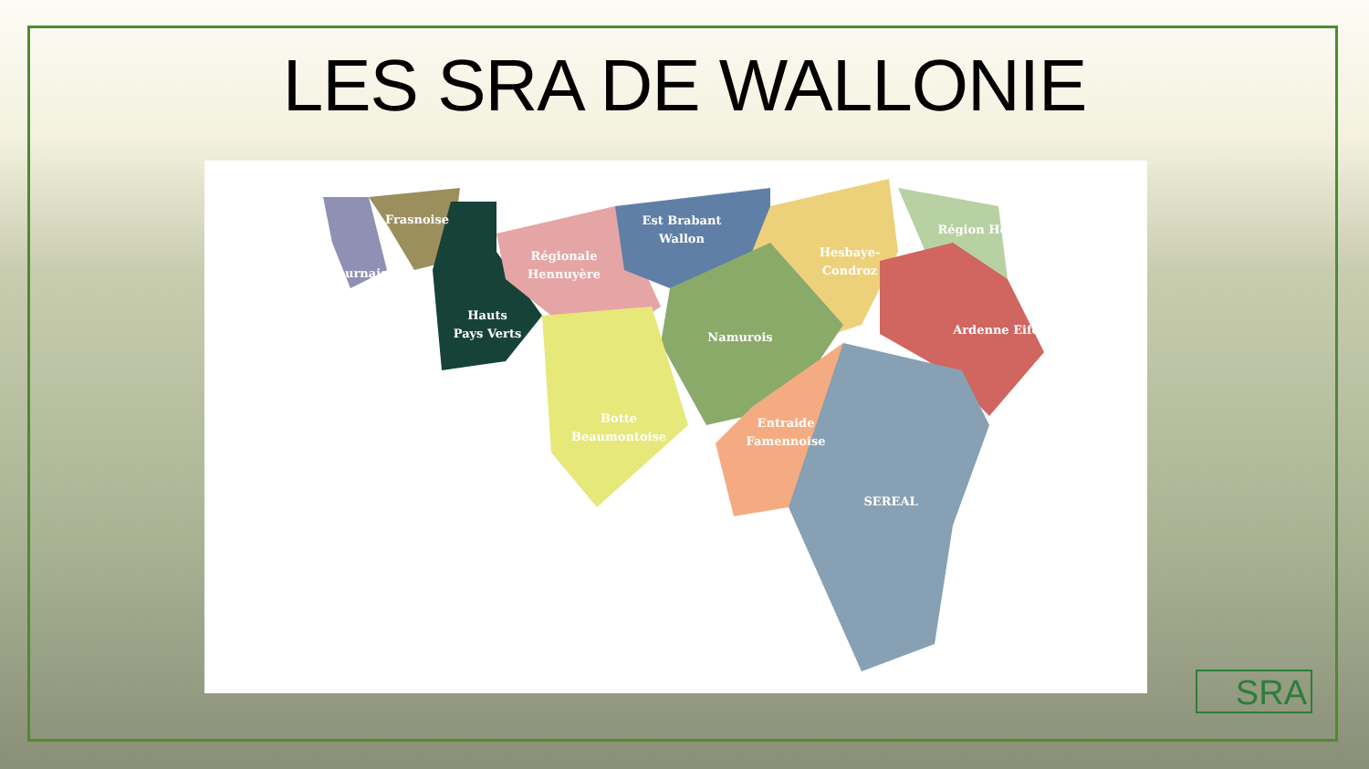LES SRA DE WALLONIE
Tournaisis
Frasnoise
Hauts
Pays Verts
Régionale
Hennuyère
Est Brabant
Wallon
Hesbaye-
Condroz
Région Herbagère
Ardenne Eifel
Namurois
Botte
Beaumontoise
Entraide
Famennoise
SEREAL
SRA